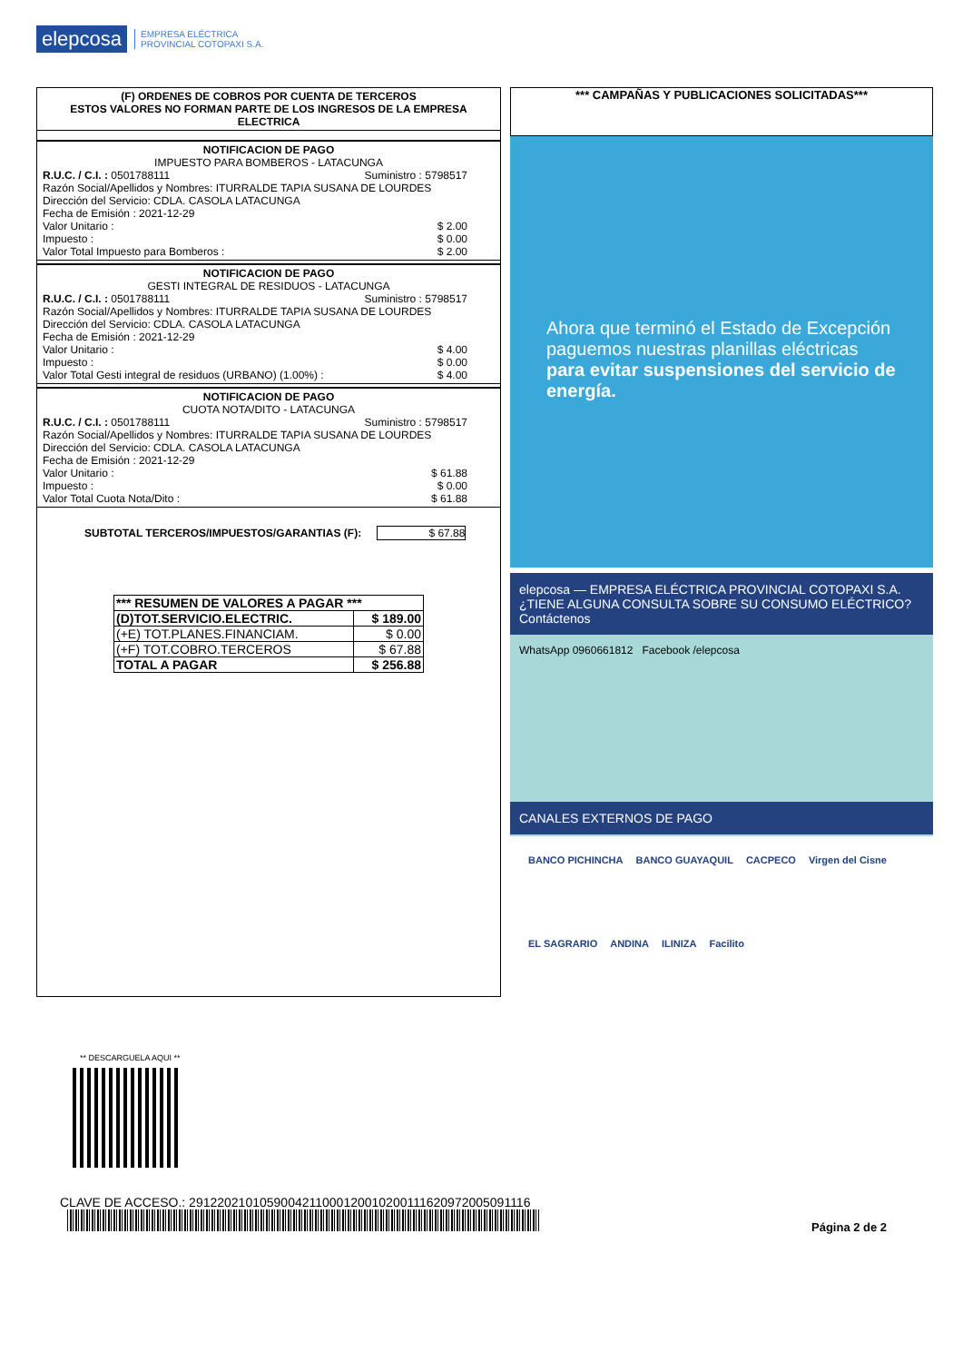elepcosa EMPRESA ELÉCTRICA
PROVINCIAL COTOPAXI S.A.
(F) ORDENES DE COBROS POR CUENTA DE TERCEROS
ESTOS VALORES NO FORMAN PARTE DE LOS INGRESOS DE LA EMPRESA ELECTRICA
NOTIFICACION DE PAGO
IMPUESTO PARA BOMBEROS - LATACUNGA
R.U.C. / C.I. : 0501788111 Suministro : 5798517
Razón Social/Apellidos y Nombres: ITURRALDE TAPIA SUSANA DE LOURDES
Dirección del Servicio: CDLA. CASOLA LATACUNGA
Fecha de Emisión : 2021-12-29
Valor Unitario : $ 2.00
Impuesto : $ 0.00
Valor Total Impuesto para Bomberos : $ 2.00
NOTIFICACION DE PAGO
GESTI INTEGRAL DE RESIDUOS - LATACUNGA
R.U.C. / C.I. : 0501788111 Suministro : 5798517
Razón Social/Apellidos y Nombres: ITURRALDE TAPIA SUSANA DE LOURDES
Dirección del Servicio: CDLA. CASOLA LATACUNGA
Fecha de Emisión : 2021-12-29
Valor Unitario : $ 4.00
Impuesto : $ 0.00
Valor Total Gesti integral de residuos (URBANO) (1.00%) : $ 4.00
NOTIFICACION DE PAGO
CUOTA NOTA/DITO - LATACUNGA
R.U.C. / C.I. : 0501788111 Suministro : 5798517
Razón Social/Apellidos y Nombres: ITURRALDE TAPIA SUSANA DE LOURDES
Dirección del Servicio: CDLA. CASOLA LATACUNGA
Fecha de Emisión : 2021-12-29
Valor Unitario : $ 61.88
Impuesto : $ 0.00
Valor Total Cuota Nota/Dito : $ 61.88
SUBTOTAL TERCEROS/IMPUESTOS/GARANTIAS (F): $ 67.88
| *** RESUMEN DE VALORES A PAGAR *** | |
| --- | --- |
| (D)TOT.SERVICIO.ELECTRIC. | $ 189.00 |
| (+E) TOT.PLANES.FINANCIAM. | $ 0.00 |
| (+F) TOT.COBRO.TERCEROS | $ 67.88 |
| TOTAL A PAGAR | $ 256.88 |
*** CAMPAÑAS Y PUBLICACIONES SOLICITADAS***
Ahora que terminó el Estado de Excepción paguemos nuestras planillas eléctricas para evitar suspensiones del servicio de energía.
elepcosa — EMPRESA ELÉCTRICA PROVINCIAL COTOPAXI S.A.
¿TIENE ALGUNA CONSULTA SOBRE SU CONSUMO ELÉCTRICO? Contáctenos
WhatsApp 0960661812 Facebook /elepcosa
CANALES EXTERNOS DE PAGO
BANCO PICHINCHA BANCO GUAYAQUIL CACPECO Virgen del Cisne EL SAGRARIO ANDINA ILINIZA Facilito
** DESCARGUELA AQUI **
CLAVE DE ACCESO.: 2912202101059004211000120010200111620972005091116
Página 2 de 2